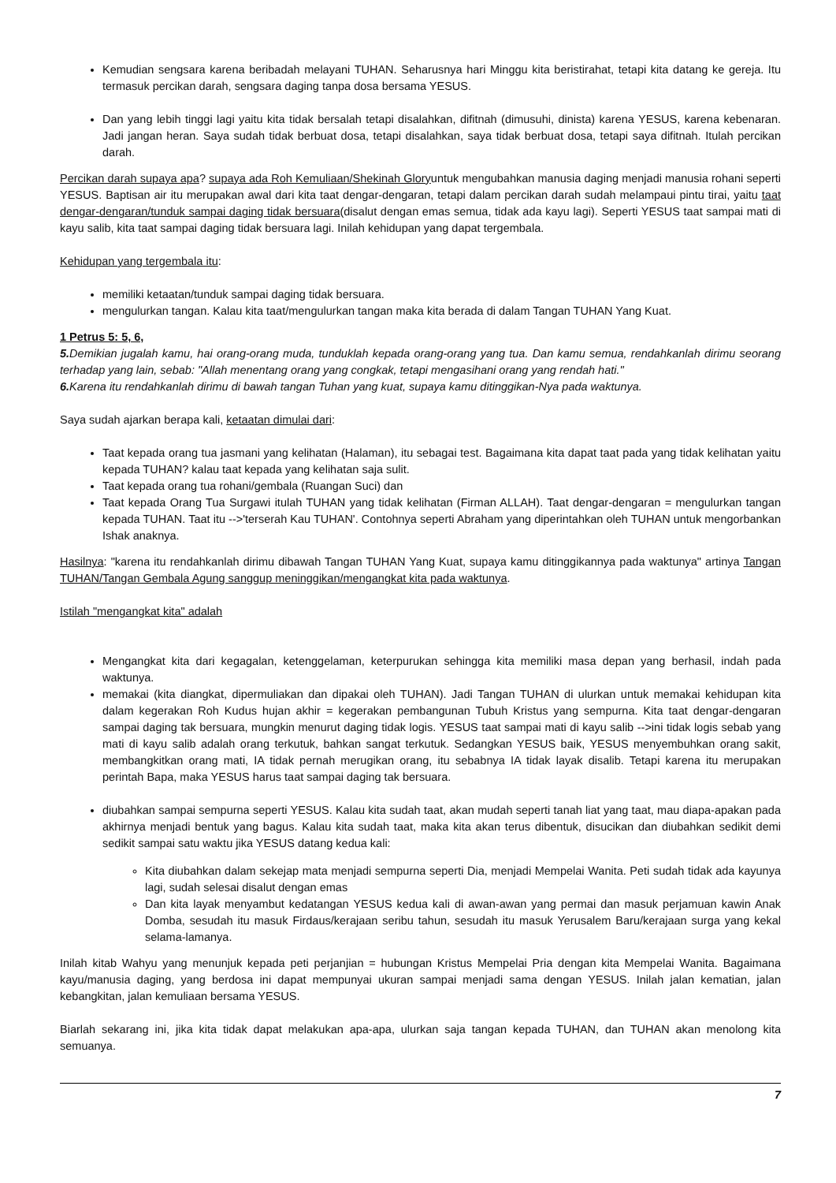Kemudian sengsara karena beribadah melayani TUHAN. Seharusnya hari Minggu kita beristirahat, tetapi kita datang ke gereja. Itu termasuk percikan darah, sengsara daging tanpa dosa bersama YESUS.
Dan yang lebih tinggi lagi yaitu kita tidak bersalah tetapi disalahkan, difitnah (dimusuhi, dinista) karena YESUS, karena kebenaran. Jadi jangan heran. Saya sudah tidak berbuat dosa, tetapi disalahkan, saya tidak berbuat dosa, tetapi saya difitnah. Itulah percikan darah.
Percikan darah supaya apa? supaya ada Roh Kemuliaan/Shekinah Gloryuntuk mengubahkan manusia daging menjadi manusia rohani seperti YESUS. Baptisan air itu merupakan awal dari kita taat dengar-dengaran, tetapi dalam percikan darah sudah melampaui pintu tirai, yaitu taat dengar-dengaran/tunduk sampai daging tidak bersuara(disalut dengan emas semua, tidak ada kayu lagi). Seperti YESUS taat sampai mati di kayu salib, kita taat sampai daging tidak bersuara lagi. Inilah kehidupan yang dapat tergembala.
Kehidupan yang tergembala itu:
memiliki ketaatan/tunduk sampai daging tidak bersuara.
mengulurkan tangan. Kalau kita taat/mengulurkan tangan maka kita berada di dalam Tangan TUHAN Yang Kuat.
1 Petrus 5: 5, 6,
5. Demikian jugalah kamu, hai orang-orang muda, tunduklah kepada orang-orang yang tua. Dan kamu semua, rendahkanlah dirimu seorang terhadap yang lain, sebab: "Allah menentang orang yang congkak, tetapi mengasihani orang yang rendah hati."
6. Karena itu rendahkanlah dirimu di bawah tangan Tuhan yang kuat, supaya kamu ditinggikan-Nya pada waktunya.
Saya sudah ajarkan berapa kali, ketaatan dimulai dari:
Taat kepada orang tua jasmani yang kelihatan (Halaman), itu sebagai test. Bagaimana kita dapat taat pada yang tidak kelihatan yaitu kepada TUHAN? kalau taat kepada yang kelihatan saja sulit.
Taat kepada orang tua rohani/gembala (Ruangan Suci) dan
Taat kepada Orang Tua Surgawi itulah TUHAN yang tidak kelihatan (Firman ALLAH). Taat dengar-dengaran = mengulurkan tangan kepada TUHAN. Taat itu -->'terserah Kau TUHAN'. Contohnya seperti Abraham yang diperintahkan oleh TUHAN untuk mengorbankan Ishak anaknya.
Hasilnya: "karena itu rendahkanlah dirimu dibawah Tangan TUHAN Yang Kuat, supaya kamu ditinggikannya pada waktunya" artinya Tangan TUHAN/Tangan Gembala Agung sanggup meninggikan/mengangkat kita pada waktunya.
Istilah "mengangkat kita" adalah
Mengangkat kita dari kegagalan, ketenggelaman, keterpurukan sehingga kita memiliki masa depan yang berhasil, indah pada waktunya.
memakai (kita diangkat, dipermuliakan dan dipakai oleh TUHAN). Jadi Tangan TUHAN di ulurkan untuk memakai kehidupan kita dalam kegerakan Roh Kudus hujan akhir = kegerakan pembangunan Tubuh Kristus yang sempurna. Kita taat dengar-dengaran sampai daging tak bersuara, mungkin menurut daging tidak logis. YESUS taat sampai mati di kayu salib -->ini tidak logis sebab yang mati di kayu salib adalah orang terkutuk, bahkan sangat terkutuk. Sedangkan YESUS baik, YESUS menyembuhkan orang sakit, membangkitkan orang mati, IA tidak pernah merugikan orang, itu sebabnya IA tidak layak disalib. Tetapi karena itu merupakan perintah Bapa, maka YESUS harus taat sampai daging tak bersuara.
diubahkan sampai sempurna seperti YESUS. Kalau kita sudah taat, akan mudah seperti tanah liat yang taat, mau diapa-apakan pada akhirnya menjadi bentuk yang bagus. Kalau kita sudah taat, maka kita akan terus dibentuk, disucikan dan diubahkan sedikit demi sedikit sampai satu waktu jika YESUS datang kedua kali:
Kita diubahkan dalam sekejap mata menjadi sempurna seperti Dia, menjadi Mempelai Wanita. Peti sudah tidak ada kayunya lagi, sudah selesai disalut dengan emas
Dan kita layak menyambut kedatangan YESUS kedua kali di awan-awan yang permai dan masuk perjamuan kawin Anak Domba, sesudah itu masuk Firdaus/kerajaan seribu tahun, sesudah itu masuk Yerusalem Baru/kerajaan surga yang kekal selama-lamanya.
Inilah kitab Wahyu yang menunjuk kepada peti perjanjian = hubungan Kristus Mempelai Pria dengan kita Mempelai Wanita. Bagaimana kayu/manusia daging, yang berdosa ini dapat mempunyai ukuran sampai menjadi sama dengan YESUS. Inilah jalan kematian, jalan kebangkitan, jalan kemuliaan bersama YESUS.
Biarlah sekarang ini, jika kita tidak dapat melakukan apa-apa, ulurkan saja tangan kepada TUHAN, dan TUHAN akan menolong kita semuanya.
7